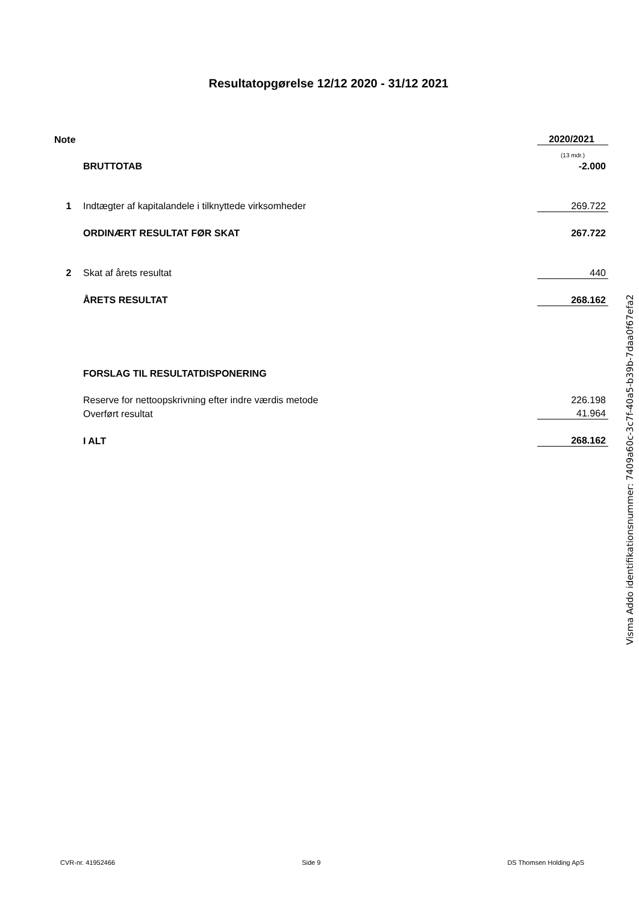Resultatopgørelse 12/12 2020 - 31/12 2021
| Note | | 2020/2021 |
| | | (13 mdr.) |
| | BRUTTOTAB | -2.000 |
| 1 | Indtægter af kapitalandele i tilknyttede virksomheder | 269.722 |
| | ORDINÆRT RESULTAT FØR SKAT | 267.722 |
| 2 | Skat af årets resultat | 440 |
| | ÅRETS RESULTAT | 268.162 |
| | FORSLAG TIL RESULTATDISPONERING | |
| | Reserve for nettoopskrivning efter indre værdis metode | 226.198 |
| | Overført resultat | 41.964 |
| | I ALT | 268.162 |
Visma Addo identifikationsnummer: 7409a60c-3c7f-40a5-b39b-7daa0f67efa2
CVR-nr. 41952466 Side 9 DS Thomsen Holding ApS